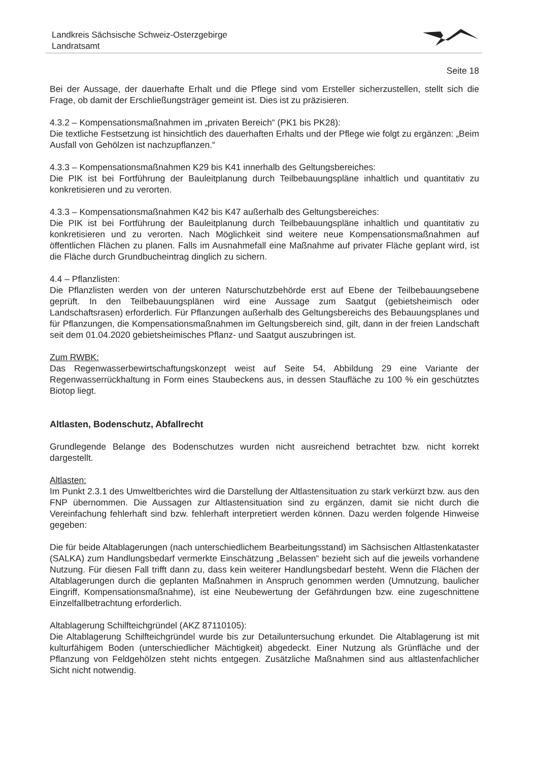Landkreis Sächsische Schweiz-Osterzgebirge
Landratsamt
Seite 18
Bei der Aussage, der dauerhafte Erhalt und die Pflege sind vom Ersteller sicherzustellen, stellt sich die Frage, ob damit der Erschließungsträger gemeint ist. Dies ist zu präzisieren.
4.3.2 – Kompensationsmaßnahmen im „privaten Bereich“ (PK1 bis PK28):
Die textliche Festsetzung ist hinsichtlich des dauerhaften Erhalts und der Pflege wie folgt zu ergänzen: „Beim Ausfall von Gehölzen ist nachzupflanzen.“
4.3.3 – Kompensationsmaßnahmen K29 bis K41 innerhalb des Geltungsbereiches:
Die PIK ist bei Fortführung der Bauleitplanung durch Teilbebauungspläne inhaltlich und quantitativ zu konkretisieren und zu verorten.
4.3.3 – Kompensationsmaßnahmen K42 bis K47 außerhalb des Geltungsbereiches:
Die PIK ist bei Fortführung der Bauleitplanung durch Teilbebauungspläne inhaltlich und quantitativ zu konkretisieren und zu verorten. Nach Möglichkeit sind weitere neue Kompensationsmaßnahmen auf öffentlichen Flächen zu planen. Falls im Ausnahmefall eine Maßnahme auf privater Fläche geplant wird, ist die Fläche durch Grundbucheintrag dinglich zu sichern.
4.4 – Pflanzlisten:
Die Pflanzlisten werden von der unteren Naturschutzbehörde erst auf Ebene der Teilbebauungsebene geprüft. In den Teilbebauungsplänen wird eine Aussage zum Saatgut (gebietsheimisch oder Landschaftsrasen) erforderlich. Für Pflanzungen außerhalb des Geltungsbereichs des Bebauungsplanes und für Pflanzungen, die Kompensationsmaßnahmen im Geltungsbereich sind, gilt, dann in der freien Landschaft seit dem 01.04.2020 gebietsheimisches Pflanz- und Saatgut auszubringen ist.
Zum RWBK:
Das Regenwasserbewirtschaftungskonzept weist auf Seite 54, Abbildung 29 eine Variante der Regenwasserrückhaltung in Form eines Staubeckens aus, in dessen Staufläche zu 100 % ein geschütztes Biotop liegt.
Altlasten, Bodenschutz, Abfallrecht
Grundlegende Belange des Bodenschutzes wurden nicht ausreichend betrachtet bzw. nicht korrekt dargestellt.
Altlasten:
Im Punkt 2.3.1 des Umweltberichtes wird die Darstellung der Altlastensituation zu stark verkürzt bzw. aus den FNP übernommen. Die Aussagen zur Altlastensituation sind zu ergänzen, damit sie nicht durch die Vereinfachung fehlerhaft sind bzw. fehlerhaft interpretiert werden können. Dazu werden folgende Hinweise gegeben:
Die für beide Altablagerungen (nach unterschiedlichem Bearbeitungsstand) im Sächsischen Altlastenkataster (SALKA) zum Handlungsbedarf vermerkte Einschätzung „Belassen“ bezieht sich auf die jeweils vorhandene Nutzung. Für diesen Fall trifft dann zu, dass kein weiterer Handlungsbedarf besteht. Wenn die Flächen der Altablagerungen durch die geplanten Maßnahmen in Anspruch genommen werden (Umnutzung, baulicher Eingriff, Kompensationsmaßnahme), ist eine Neubewertung der Gefährdungen bzw. eine zugeschnittene Einzelfallbetrachtung erforderlich.
Altablagerung Schilfteichgründel (AKZ 87110105):
Die Altablagerung Schilfteichgründel wurde bis zur Detailuntersuchung erkundet. Die Altablagerung ist mit kulturfähigem Boden (unterschiedlicher Mächtigkeit) abgedeckt. Einer Nutzung als Grünfläche und der Pflanzung von Feldgehölzen steht nichts entgegen. Zusätzliche Maßnahmen sind aus altlastenfachlicher Sicht nicht notwendig.